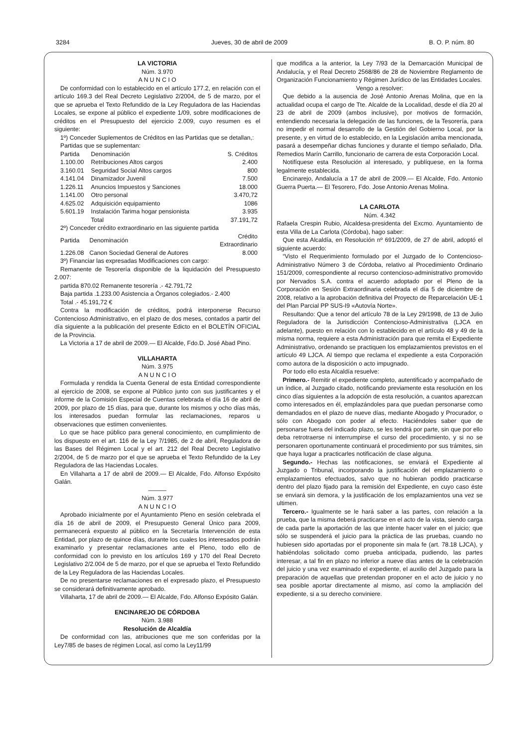3284 Jueves, 30 de abril de 2009 B. O. P. núm. 80
LA VICTORIA
Núm. 3.970
A N U N C I O
De conformidad con lo establecido en el artículo 177.2, en relación con el artículo 169.3 del Real Decreto Legislativo 2/2004, de 5 de marzo, por el que se aprueba el Texto Refundido de la Ley Reguladora de las Haciendas Locales, se expone al público el expediente 1/09, sobre modificaciones de créditos en el Presupuesto del ejercicio 2.009, cuyo resumen es el siguiente:
1º) Conceder Suplementos de Créditos en las Partidas que se detallan,:
Partidas que se suplementan:
| Partida | Denominación | S. Créditos |
| 1.100.00 | Retribuciones Altos cargos | 2.400 |
| 3.160.01 | Seguridad Social Altos cargos | 800 |
| 4.141.04 | Dinamizador Juvenil | 7.500 |
| 1.226.11 | Anuncios Impuestos y Sanciones | 18.000 |
| 1.141.00 | Otro personal | 3.470,72 |
| 4.625.02 | Adquisición equipamiento | 1086 |
| 5.601.19 | Instalación Tarima hogar pensionista | 3.935 |
| | Total | 37.191,72 |
2º) Conceder crédito extraordinario en las siguiente partida
| Partida | Denominación | Crédito Extraordinario |
| 1.226.08 | Canon Sociedad General de Autores | 8.000 |
3º) Financiar las expresadas Modificaciones con cargo:
Remanente de Tesorería disponible de la liquidación del Presupuesto 2.007:
partida 870.02 Remanente tesorería .- 42.791,72
Baja partida .1.233.00 Asistencia a Órganos colegiados.- 2.400
Total .- 45.191,72 €
Contra la modificación de créditos, podrá interponerse Recurso Contencioso Administrativo, en el plazo de dos meses, contados a partir del día siguiente a la publicación del presente Edicto en el BOLETÍN OFICIAL de la Provincia.
La Victoria a 17 de abril de 2009.— El Alcalde, Fdo.D. José Abad Pino.
VILLAHARTA
Núm. 3.975
A N U N C I O
Formulada y rendida la Cuenta General de esta Entidad correspondiente al ejercicio de 2008, se expone al Público junto con sus justificantes y el informe de la Comisión Especial de Cuentas celebrada el día 16 de abril de 2009, por plazo de 15 días, para que, durante los mismos y ocho días más, los interesados puedan formular las reclamaciones, reparos u observaciones que estimen convenientes.
Lo que se hace público para general conocimiento, en cumplimiento de los dispuesto en el art. 116 de la Ley 7/1985, de 2 de abril, Reguladora de las Bases del Régimen Local y el art. 212 del Real Decreto Legislativo 2/2004, de 5 de marzo por el que se aprueba el Texto Refundido de la Ley Reguladora de las Haciendas Locales.
En Villaharta a 17 de abril de 2009.— El Alcalde, Fdo. Alfonso Expósito Galán.
———
Núm. 3.977
A N U N C I O
Aprobado inicialmente por el Ayuntamiento Pleno en sesión celebrada el día 16 de abril de 2009, el Presupuesto General Único para 2009, permanecerá expuesto al público en la Secretaría Intervención de esta Entidad, por plazo de quince días, durante los cuales los interesados podrán examinarlo y presentar reclamaciones ante el Pleno, todo ello de conformidad con lo previsto en los artículos 169 y 170 del Real Decreto Legislativo 2/2.004 de 5 de marzo, por el que se aprueba el Texto Refundido de la Ley Reguladora de las Haciendas Locales.
De no presentarse reclamaciones en el expresado plazo, el Presupuesto se considerará definitivamente aprobado.
Villaharta, 17 de abril de 2009.— El Alcalde, Fdo. Alfonso Expósito Galán.
ENCINAREJO DE CÓRDOBA
Núm. 3.988
Resolución de Alcaldía
De conformidad con las, atribuciones que me son conferidas por la Ley7/85 de bases de régimen Local, así como la Ley11/99
que modifica a la anterior, la Ley 7/93 de la Demarcación Municipal de Andalucía, y el Real Decreto 2568/86 de 28 de Noviembre Reglamento de Organización Funcionamiento y Régimen Jurídico de las Entidades Locales.
Vengo a resolver:
Que debido a la ausencia de José Antonio Arenas Molina, que en la actualidad ocupa el cargo de Tte. Alcalde de la Localidad, desde el día 20 al 23 de abril de 2009 (ambos inclusive), por motivos de formación, entendiendo necesaria la delegación de las funciones, de la Tesorería, para no impedir el normal desarrollo de la Gestión del Gobierno Local, por la presente, y en virtud de lo establecido, en la Legislación arriba mencionada, pasará a desempeñar dichas funciones y durante el tiempo señalado, Dña. Remedios Marín Carrillo, funcionario de carrera de esta Corporación Local.
Notifíquese esta Resolución al interesado, y publíquese, en la forma legalmente establecida.
Encinarejo, Andalucía a 17 de abril de 2009.— El Alcalde, Fdo. Antonio Guerra Puerta.— El Tesorero, Fdo. Jose Antonio Arenas Molina.
LA CARLOTA
Núm. 4.342
Rafaela Crespin Rubio, Alcaldesa-presidenta del Excmo. Ayuntamiento de esta Villa de La Carlota (Córdoba), hago saber:
Que esta Alcaldía, en Resolución nº 691/2009, de 27 de abril, adoptó el siguiente acuerdo:
“Visto el Requerimiento formulado por el Juzgado de lo Contencioso-Administrativo Número 3 de Córdoba, relativo al Procedimiento Ordinario 151/2009, correspondiente al recurso contencioso-administrativo promovido por Nervados S.A. contra el acuerdo adoptado por el Pleno de la Corporación en Sesión Extraordinaria celebrada el día 5 de diciembre de 2008, relativo a la aprobación definitiva del Proyecto de Reparcelación UE-1 del Plan Parcial PP SUS-I9 «Autovía Norte».
Resultando: Que a tenor del artículo 78 de la Ley 29/1998, de 13 de Julio Reguladora de la Jurisdicción Contencioso-Administrativa (LJCA en adelante), puesto en relación con lo establecido en el artículo 48 y 49 de la misma norma, requiere a esta Administración para que remita el Expediente Administrativo, ordenando se practiquen los emplazamientos previstos en el artículo 49 LJCA. Al tiempo que reclama el expediente a esta Corporación como autora de la disposición o acto impugnado.
Por todo ello esta Alcaldía resuelve:
Primero.- Remitir el expediente completo, autentificado y acompañado de un índice, al Juzgado citado, notificando previamente esta resolución en los cinco días siguientes a la adopción de esta resolución, a cuantos aparezcan como interesados en él, emplazándoles para que puedan personarse como demandados en el plazo de nueve días, mediante Abogado y Procurador, o sólo con Abogado con poder al efecto. Haciéndoles saber que de personarse fuera del indicado plazo, se les tendrá por parte, sin que por ello deba retrotraerse ni interrumpirse el curso del procedimiento, y si no se personaren oportunamente continuará el procedimiento por sus trámites, sin que haya lugar a practicarles notificación de clase alguna.
Segundo.- Hechas las notificaciones, se enviará el Expediente al Juzgado o Tribunal, incorporando la justificación del emplazamiento o emplazamientos efectuados, salvo que no hubieran podido practicarse dentro del plazo fijado para la remisión del Expediente, en cuyo caso éste se enviará sin demora, y la justificación de los emplazamientos una vez se ultimen.
Tercero.- Igualmente se le hará saber a las partes, con relación a la prueba, que la misma deberá practicarse en el acto de la vista, siendo carga de cada parte la aportación de las que intente hacer valer en el juicio; que sólo se suspenderá el juicio para la práctica de las pruebas, cuando no hubiesen sido aportadas por el proponente sin mala fe (art. 78.18 LJCA), y habiéndolas solicitado como prueba anticipada, pudiendo, las partes interesar, a tal fin en plazo no inferior a nueve días antes de la celebración del juicio y una vez examinado el expediente, el auxilio del Juzgado para la preparación de aquellas que pretendan proponer en el acto de juicio y no sea posible aportar directamente al mismo, así como la ampliación del expediente, si a su derecho conviniere.